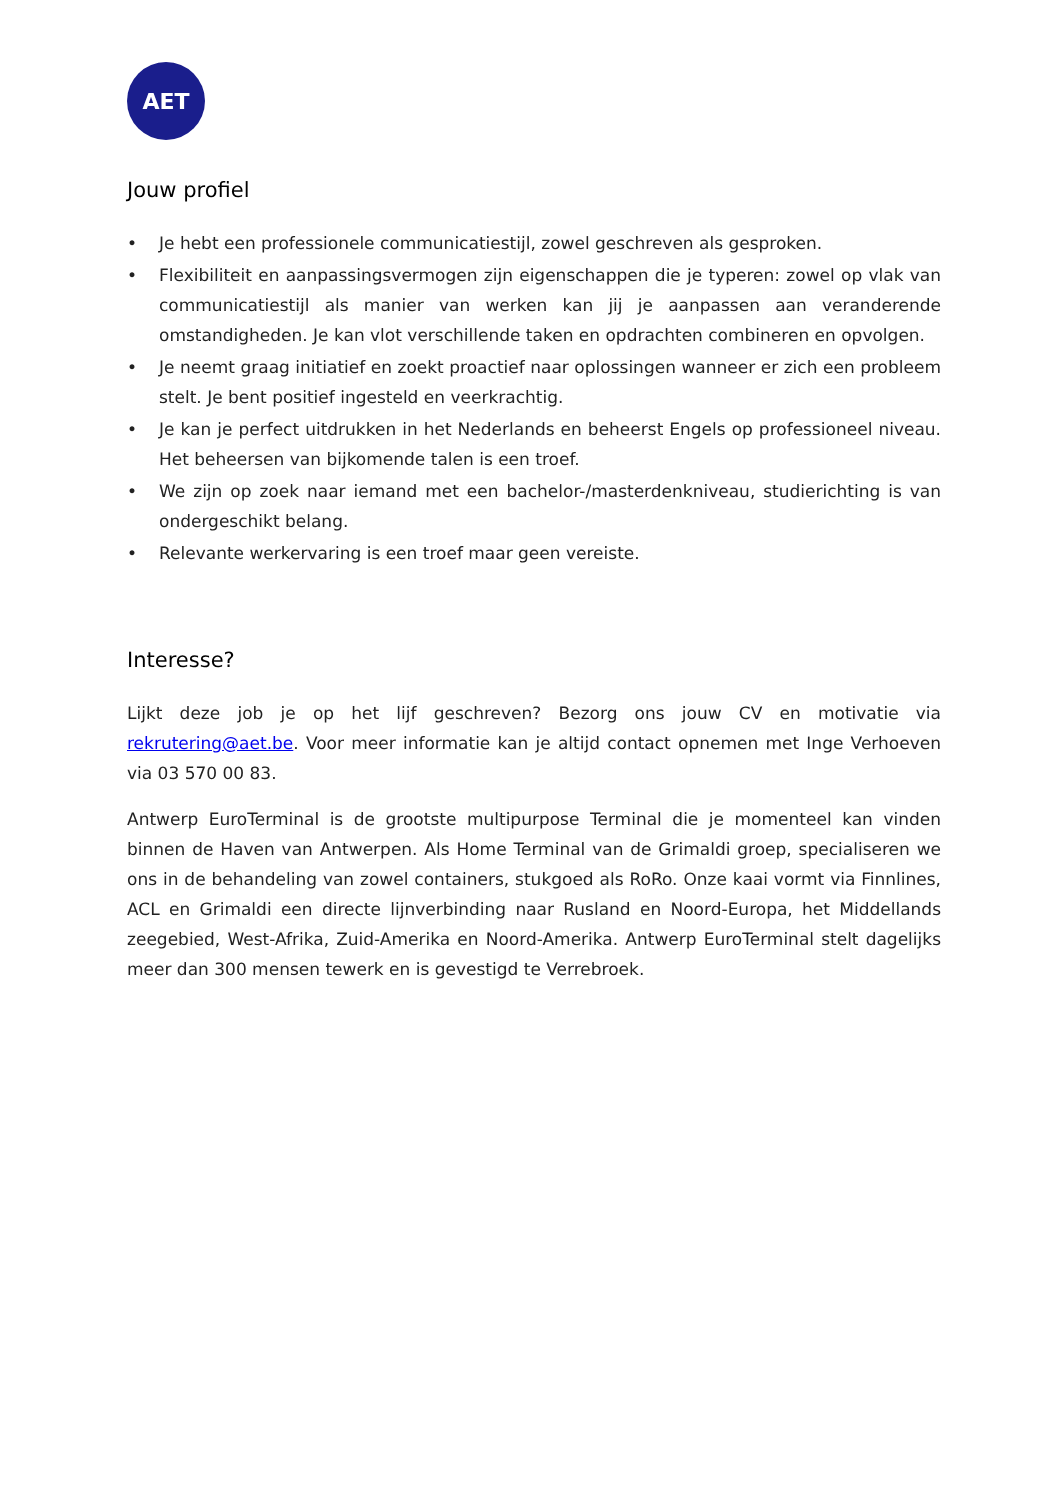AET
Jouw profiel
• Je hebt een professionele communicatiestijl, zowel geschreven als gesproken.
• Flexibiliteit en aanpassingsvermogen zijn eigenschappen die je typeren: zowel op vlak van communicatiestijl als manier van werken kan jij je aanpassen aan veranderende omstandigheden. Je kan vlot verschillende taken en opdrachten combineren en opvolgen.
• Je neemt graag initiatief en zoekt proactief naar oplossingen wanneer er zich een probleem stelt. Je bent positief ingesteld en veerkrachtig.
• Je kan je perfect uitdrukken in het Nederlands en beheerst Engels op professioneel niveau. Het beheersen van bijkomende talen is een troef.
• We zijn op zoek naar iemand met een bachelor-/masterdenkniveau, studierichting is van ondergeschikt belang.
• Relevante werkervaring is een troef maar geen vereiste.
Interesse?
Lijkt deze job je op het lijf geschreven? Bezorg ons jouw CV en motivatie via rekrutering@aet.be. Voor meer informatie kan je altijd contact opnemen met Inge Verhoeven via 03 570 00 83.
Antwerp EuroTerminal is de grootste multipurpose Terminal die je momenteel kan vinden binnen de Haven van Antwerpen. Als Home Terminal van de Grimaldi groep, specialiseren we ons in de behandeling van zowel containers, stukgoed als RoRo. Onze kaai vormt via Finnlines, ACL en Grimaldi een directe lijnverbinding naar Rusland en Noord-Europa, het Middellands zeegebied, West-Afrika, Zuid-Amerika en Noord-Amerika. Antwerp EuroTerminal stelt dagelijks meer dan 300 mensen tewerk en is gevestigd te Verrebroek.